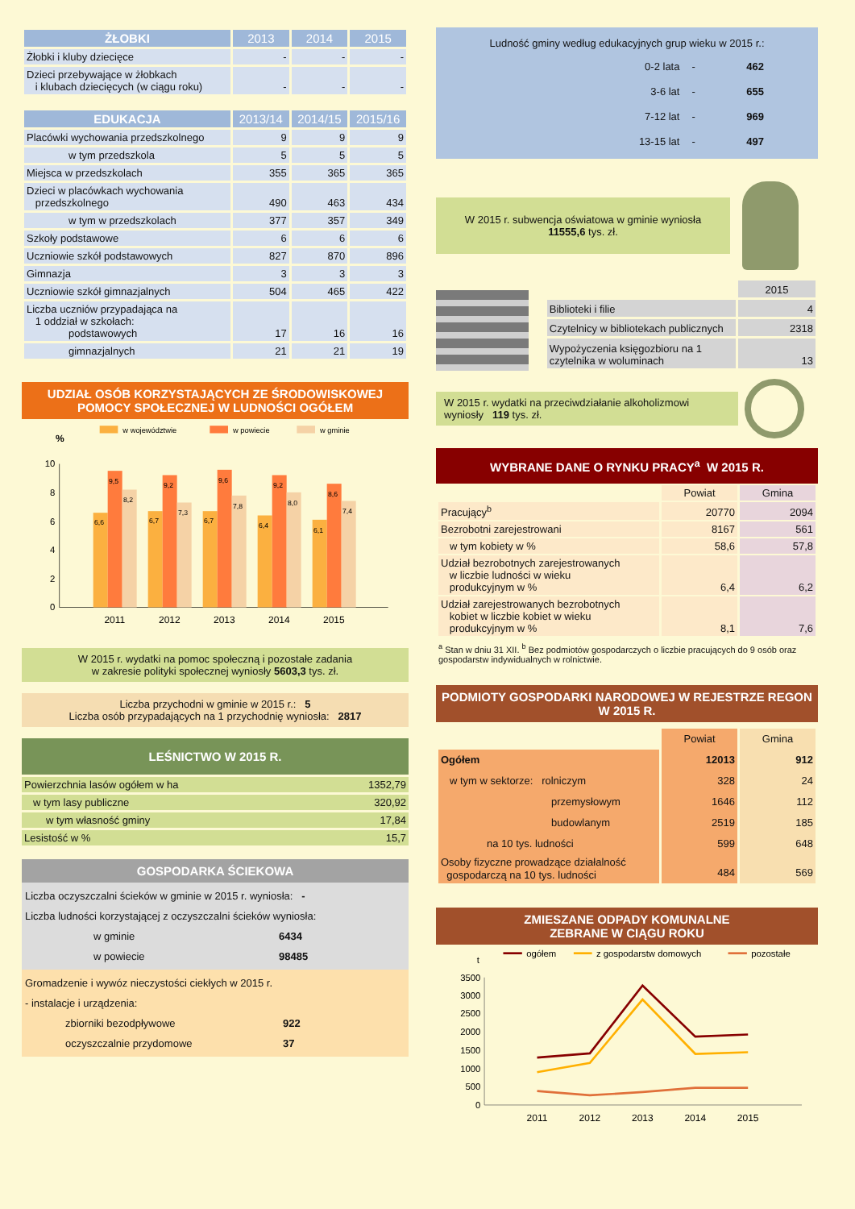| ŻŁOBKI | 2013 | 2014 | 2015 |
| --- | --- | --- | --- |
| Żłobki i kluby dziecięce | - | - | - |
| Dzieci przebywające w żłobkach i klubach dziecięcych (w ciągu roku) | - | - | - |
| EDUKACJA | 2013/14 | 2014/15 | 2015/16 |
| --- | --- | --- | --- |
| Placówki wychowania przedszkolnego | 9 | 9 | 9 |
| w tym przedszkola | 5 | 5 | 5 |
| Miejsca w przedszkolach | 355 | 365 | 365 |
| Dzieci w placówkach wychowania przedszkolnego | 490 | 463 | 434 |
| w tym w przedszkolach | 377 | 357 | 349 |
| Szkoły podstawowe | 6 | 6 | 6 |
| Uczniowie szkół podstawowych | 827 | 870 | 896 |
| Gimnazja | 3 | 3 | 3 |
| Uczniowie szkół gimnazjalnych | 504 | 465 | 422 |
| Liczba uczniów przypadająca na 1 oddział w szkołach: podstawowych | 17 | 16 | 16 |
| gimnazjalnych | 21 | 21 | 19 |
UDZIAŁ OSÓB KORZYSTAJĄCYCH ZE ŚRODOWISKOWEJ POMOCY SPOŁECZNEJ W LUDNOŚCI OGÓŁEM
w województwie
w powiecie
w gminie
%
0
2
4
6
8
10
6,6
9,5
8,2
6,7
9,2
7,3
6,7
9,6
7,8
6,4
9,2
8,0
6,1
8,6
7,4
2011
2012
2013
2014
2015
W 2015 r. wydatki na pomoc społeczną i pozostałe zadania
w zakresie polityki społecznej wyniosły 5603,3 tys. zł.
Liczba przychodni w gminie w 2015 r.: 5
Liczba osób przypadających na 1 przychodnię wyniosła: 2817
LEŚNICTWO W 2015 R.
| Powierzchnia lasów ogółem w ha | 1352,79 |
| w tym lasy publiczne | 320,92 |
| w tym własność gminy | 17,84 |
| Lesistość w % | 15,7 |
GOSPODARKA ŚCIEKOWA
Liczba oczyszczalni ścieków w gminie w 2015 r. wyniosła: -
Liczba ludności korzystającej z oczyszczalni ścieków wyniosła:
w gminie 6434
w powiecie 98485
Gromadzenie i wywóz nieczystości ciekłych w 2015 r.
- instalacje i urządzenia:
zbiorniki bezodpływowe 922
oczyszczalnie przydomowe 37
Ludność gminy według edukacyjnych grup wieku w 2015 r.:
| 0-2 lata | - | 462 |
| 3-6 lat | - | 655 |
| 7-12 lat | - | 969 |
| 13-15 lat | - | 497 |
W 2015 r. subwencja oświatowa w gminie wyniosła
11555,6 tys. zł.
| | 2015 |
| Biblioteki i filie | 4 |
| Czytelnicy w bibliotekach publicznych | 2318 |
| Wypożyczenia księgozbioru na 1 czytelnika w woluminach | 13 |
W 2015 r. wydatki na przeciwdziałanie alkoholizmowi wyniosły 119 tys. zł.
WYBRANE DANE O RYNKU PRACY<sup>a</sup> W 2015 R.
| | Powiat | Gmina |
| Pracujący<sup>b</sup> | 20770 | 2094 |
| Bezrobotni zarejestrowani | 8167 | 561 |
| w tym kobiety w % | 58,6 | 57,8 |
| Udział bezrobotnych zarejestrowanych w liczbie ludności w wieku produkcyjnym w % | 6,4 | 6,2 |
| Udział zarejestrowanych bezrobotnych kobiet w liczbie kobiet w wieku produkcyjnym w % | 8,1 | 7,6 |
<sup>a</sup> Stan w dniu 31 XII. <sup>b</sup> Bez podmiotów gospodarczych o liczbie pracujących do 9 osób oraz gospodarstw indywidualnych w rolnictwie.
PODMIOTY GOSPODARKI NARODOWEJ W REJESTRZE REGON W 2015 R.
| | Powiat | Gmina |
| Ogółem | 12013 | 912 |
| w tym w sektorze: rolniczym | 328 | 24 |
| przemysłowym | 1646 | 112 |
| budowlanym | 2519 | 185 |
| na 10 tys. ludności | 599 | 648 |
| Osoby fizyczne prowadzące działalność gospodarczą na 10 tys. ludności | 484 | 569 |
ZMIESZANE ODPADY KOMUNALNE
ZEBRANE W CIĄGU ROKU
ogółem
z gospodarstw domowych
pozostałe
t
0
500
1000
1500
2000
2500
3000
3500
2011
2012
2013
2014
2015